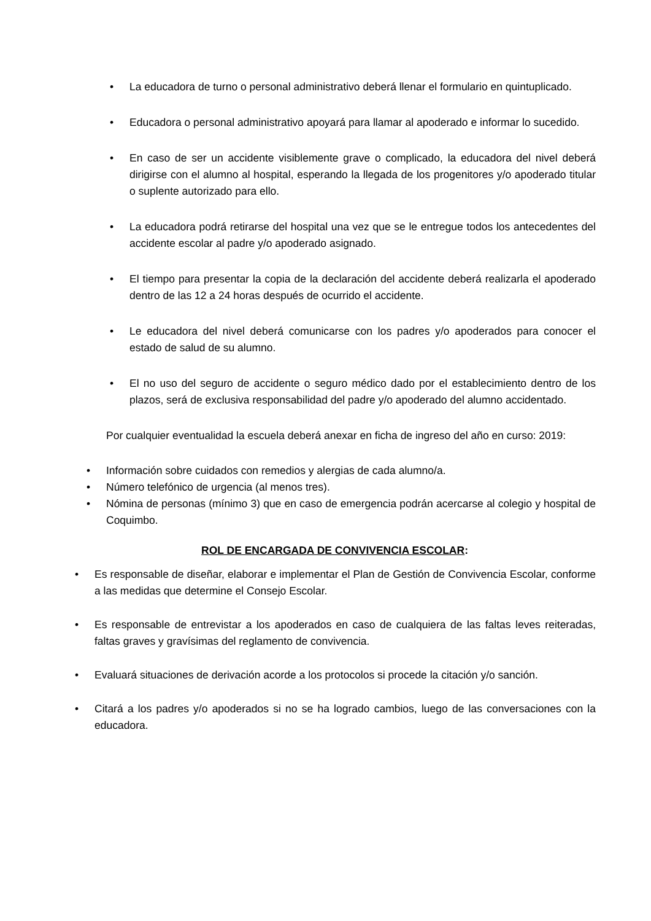• La educadora de turno o personal administrativo deberá llenar el formulario en quintuplicado.
• Educadora o personal administrativo apoyará para llamar al apoderado e informar lo sucedido.
• En caso de ser un accidente visiblemente grave o complicado, la educadora del nivel deberá dirigirse con el alumno al hospital, esperando la llegada de los progenitores y/o apoderado titular o suplente autorizado para ello.
• La educadora podrá retirarse del hospital una vez que se le entregue todos los antecedentes del accidente escolar al padre y/o apoderado asignado.
• El tiempo para presentar la copia de la declaración del accidente deberá realizarla el apoderado dentro de las 12 a 24 horas después de ocurrido el accidente.
• Le educadora del nivel deberá comunicarse con los padres y/o apoderados para conocer el estado de salud de su alumno.
• El no uso del seguro de accidente o seguro médico dado por el establecimiento dentro de los plazos, será de exclusiva responsabilidad del padre y/o apoderado del alumno accidentado.
Por cualquier eventualidad la escuela deberá anexar en ficha de ingreso del año en curso: 2019:
• Información sobre cuidados con remedios y alergias de cada alumno/a.
• Número telefónico de urgencia (al menos tres).
• Nómina de personas (mínimo 3) que en caso de emergencia podrán acercarse al colegio y hospital de Coquimbo.
ROL DE ENCARGADA DE CONVIVENCIA ESCOLAR:
• Es responsable de diseñar, elaborar e implementar el Plan de Gestión de Convivencia Escolar, conforme a las medidas que determine el Consejo Escolar.
• Es responsable de entrevistar a los apoderados en caso de cualquiera de las faltas leves reiteradas, faltas graves y gravísimas del reglamento de convivencia.
• Evaluará situaciones de derivación acorde a los protocolos si procede la citación y/o sanción.
• Citará a los padres y/o apoderados si no se ha logrado cambios, luego de las conversaciones con la educadora.